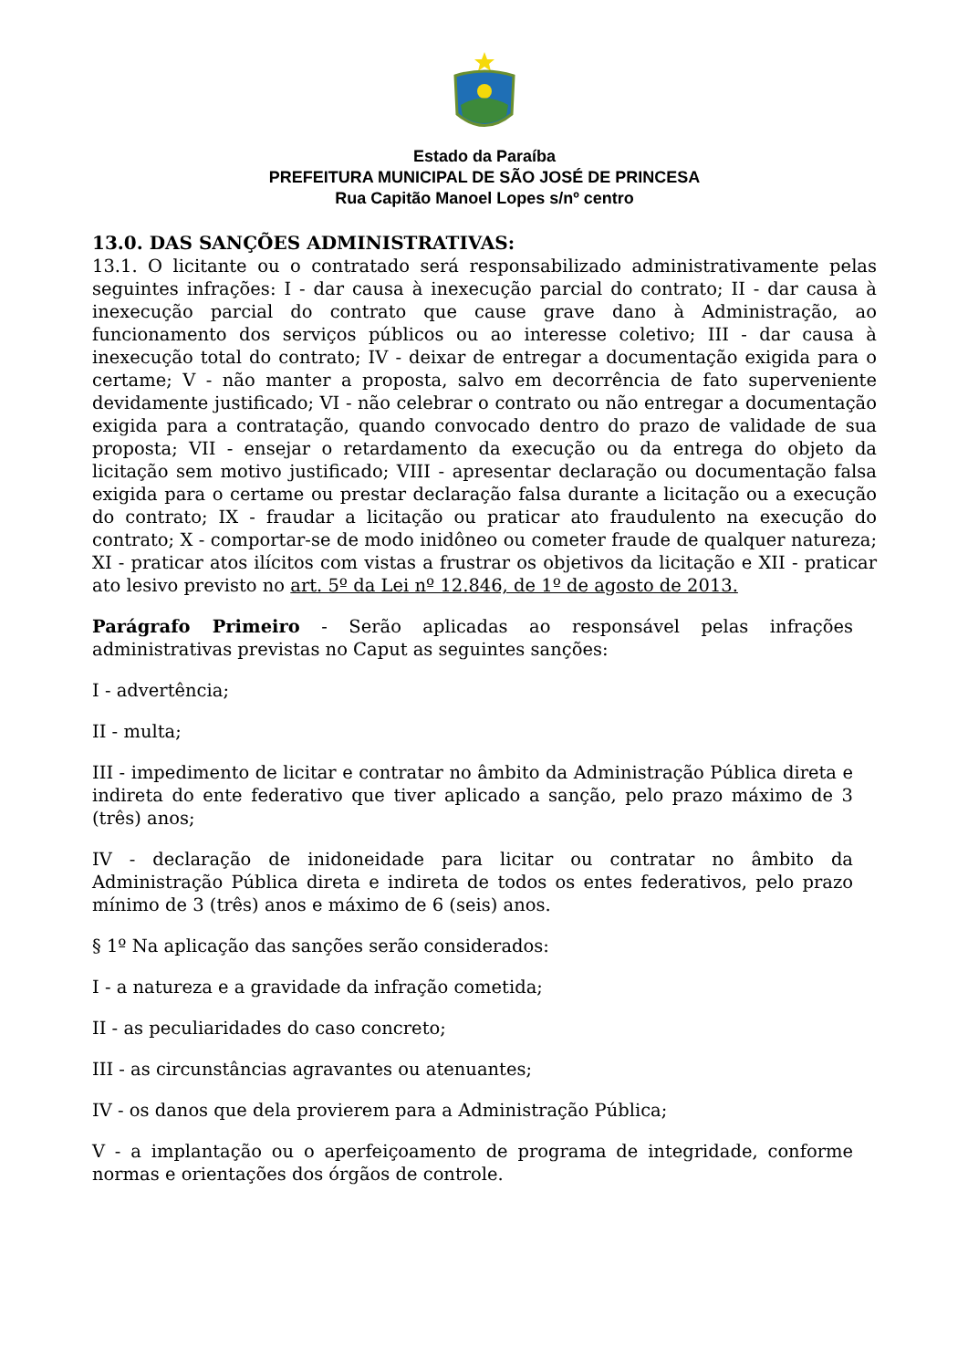Estado da Paraíba
PREFEITURA MUNICIPAL DE SÃO JOSÉ DE PRINCESA
Rua Capitão Manoel Lopes s/nº centro
13.0. DAS SANÇÕES ADMINISTRATIVAS:
13.1. O licitante ou o contratado será responsabilizado administrativamente pelas seguintes infrações: I - dar causa à inexecução parcial do contrato; II - dar causa à inexecução parcial do contrato que cause grave dano à Administração, ao funcionamento dos serviços públicos ou ao interesse coletivo; III - dar causa à inexecução total do contrato; IV - deixar de entregar a documentação exigida para o certame; V - não manter a proposta, salvo em decorrência de fato superveniente devidamente justificado; VI - não celebrar o contrato ou não entregar a documentação exigida para a contratação, quando convocado dentro do prazo de validade de sua proposta; VII - ensejar o retardamento da execução ou da entrega do objeto da licitação sem motivo justificado; VIII - apresentar declaração ou documentação falsa exigida para o certame ou prestar declaração falsa durante a licitação ou a execução do contrato; IX - fraudar a licitação ou praticar ato fraudulento na execução do contrato; X - comportar-se de modo inidôneo ou cometer fraude de qualquer natureza; XI - praticar atos ilícitos com vistas a frustrar os objetivos da licitação e XII - praticar ato lesivo previsto no art. 5º da Lei nº 12.846, de 1º de agosto de 2013.
Parágrafo Primeiro - Serão aplicadas ao responsável pelas infrações administrativas previstas no Caput as seguintes sanções:
I - advertência;
II - multa;
III - impedimento de licitar e contratar no âmbito da Administração Pública direta e indireta do ente federativo que tiver aplicado a sanção, pelo prazo máximo de 3 (três) anos;
IV - declaração de inidoneidade para licitar ou contratar no âmbito da Administração Pública direta e indireta de todos os entes federativos, pelo prazo mínimo de 3 (três) anos e máximo de 6 (seis) anos.
§ 1º Na aplicação das sanções serão considerados:
I - a natureza e a gravidade da infração cometida;
II - as peculiaridades do caso concreto;
III - as circunstâncias agravantes ou atenuantes;
IV - os danos que dela provierem para a Administração Pública;
V - a implantação ou o aperfeiçoamento de programa de integridade, conforme normas e orientações dos órgãos de controle.